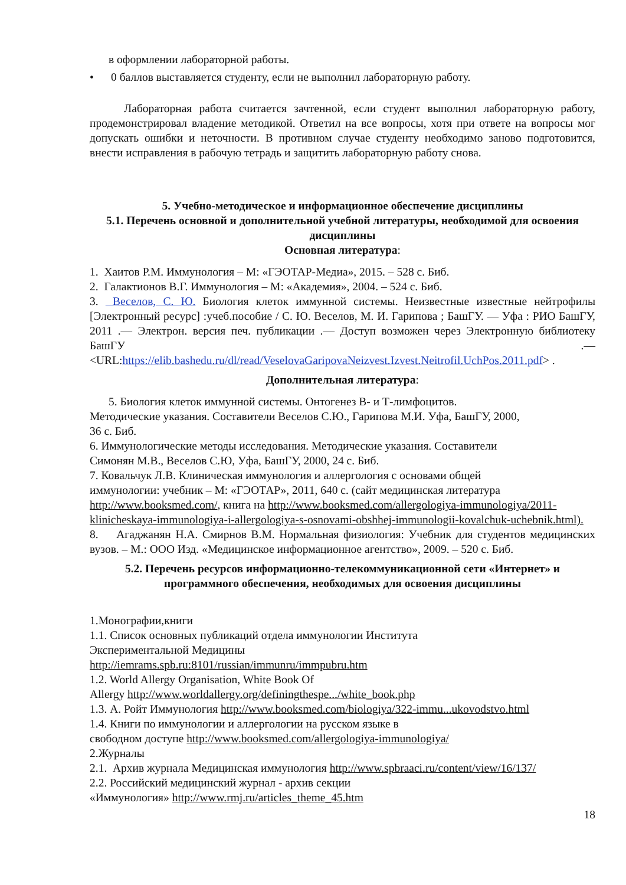в оформлении лабораторной работы.
• 0 баллов выставляется студенту, если не выполнил лабораторную работу.
Лабораторная работа считается зачтенной, если студент выполнил лабораторную работу, продемонстрировал владение методикой. Ответил на все вопросы, хотя при ответе на вопросы мог допускать ошибки и неточности. В противном случае студенту необходимо заново подготовится, внести исправления в рабочую тетрадь и защитить лабораторную работу снова.
5. Учебно-методическое и информационное обеспечение дисциплины
5.1. Перечень основной и дополнительной учебной литературы, необходимой для освоения дисциплины
Основная литература:
1. Хаитов Р.М. Иммунология – М: «ГЭОТАР-Медиа», 2015. – 528 с. Биб.
2. Галактионов В.Г. Иммунология – М: «Академия», 2004. – 524 с. Биб.
3. Веселов, С. Ю. Биология клеток иммунной системы. Неизвестные известные нейтрофилы [Электронный ресурс] :учеб.пособие / С. Ю. Веселов, М. И. Гарипова ; БашГУ. — Уфа : РИО БашГУ, 2011 .— Электрон. версия печ. публикации .— Доступ возможен через Электронную библиотеку БашГУ .— <URL:https://elib.bashedu.ru/dl/read/VeselovaGaripovaNeizvest.Izvest.Neitrofil.UchPos.2011.pdf> .
Дополнительная литература:
5. Биология клеток иммунной системы. Онтогенез В- и Т-лимфоцитов.
Методические указания. Составители Веселов С.Ю., Гарипова М.И. Уфа, БашГУ, 2000,
36 с. Биб.
6. Иммунологические методы исследования. Методические указания. Составители
Симонян М.В., Веселов С.Ю, Уфа, БашГУ, 2000, 24 с. Биб.
7. Ковальчук Л.В. Клиническая иммунология и аллергология с основами общей
иммунологии: учебник – М: «ГЭОТАР», 2011, 640 с. (сайт медицинская литература
http://www.booksmed.com/, книга на http://www.booksmed.com/allergologiya-immunologiya/2011-klinicheskaya-immunologiya-i-allergologiya-s-osnovami-obshhej-immunologii-kovalchuk-uchebnik.html).
8. Агаджанян Н.А. Смирнов В.М. Нормальная физиология: Учебник для студентов медицинских вузов. – М.: ООО Изд. «Медицинское информационное агентство», 2009. – 520 с. Биб.
5.2. Перечень ресурсов информационно-телекоммуникационной сети «Интернет» и программного обеспечения, необходимых для освоения дисциплины
1.Монографии,книги
1.1. Список основных публикаций отдела иммунологии Института
Экспериментальной Медицины
http://iemrams.spb.ru:8101/russian/immunru/immpubru.htm
1.2. World Allergy Organisation, White Book Of
Allergy http://www.worldallergy.org/definingthespe.../white_book.php
1.3. А. Ройт Иммунология http://www.booksmed.com/biologiya/322-immu...ukovodstvo.html
1.4. Книги по иммунологии и аллергологии на русском языке в
свободном доступе http://www.booksmed.com/allergologiya-immunologiya/
2.Журналы
2.1. Архив журнала Медицинская иммунология http://www.spbraaci.ru/content/view/16/137/
2.2. Российский медицинский журнал - архив секции
«Иммунология» http://www.rmj.ru/articles_theme_45.htm
18